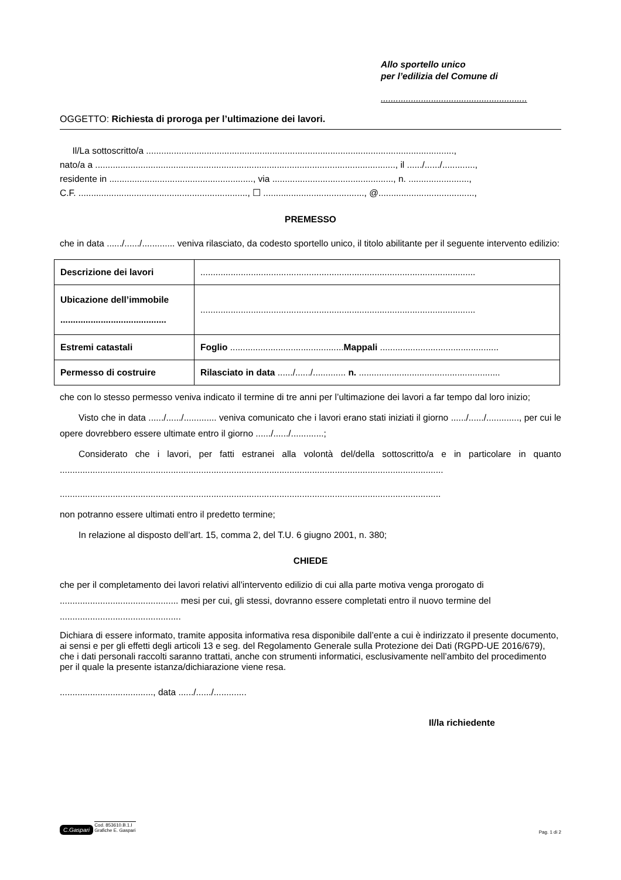Allo sportello unico
per l’edilizia del Comune di
..........................................................
OGGETTO: Richiesta di proroga per l’ultimazione dei lavori.
Il/La sottoscritto/a ..........................................................................................................................,
nato/a a ......................................................................................................................., il ....../....../.............,
residente in ........................................................., via ................................................, n. ........................,
C.F. ..................................................................., ☐ ........................................, @......................................,
PREMESSO
che in data ....../....../............. veniva rilasciato, da codesto sportello unico, il titolo abilitante per il seguente intervento edilizio:
| Descrizione dei lavori | ............................................................................................................. |
| Ubicazione dell’immobile .......................................... | ............................................................................................................. |
| Estremi catastali | Foglio ............................................. Mappali ............................................... |
| Permesso di costruire | Rilasciato in data ....../....../............. n. ........................................................ |
che con lo stesso permesso veniva indicato il termine di tre anni per l’ultimazione dei lavori a far tempo dal loro inizio;
Visto che in data ....../....../............. veniva comunicato che i lavori erano stati iniziati il giorno ....../....../............., per cui le opere dovrebbero essere ultimate entro il giorno ....../....../.............;
Considerato che i lavori, per fatti estranei alla volontà del/della sottoscritto/a e in particolare in quanto ........................................................................................................................................................
.......................................................................................................................................................
non potranno essere ultimati entro il predetto termine;
In relazione al disposto dell’art. 15, comma 2, del T.U. 6 giugno 2001, n. 380;
CHIEDE
che per il completamento dei lavori relativi all’intervento edilizio di cui alla parte motiva venga prorogato di ............................................... mesi per cui, gli stessi, dovranno essere completati entro il nuovo termine del ................................................
Dichiara di essere informato, tramite apposita informativa resa disponibile dall’ente a cui è indirizzato il presente documento, ai sensi e per gli effetti degli articoli 13 e seg. del Regolamento Generale sulla Protezione dei Dati (RGPD-UE 2016/679), che i dati personali raccolti saranno trattati, anche con strumenti informatici, esclusivamente nell’ambito del procedimento per il quale la presente istanza/dichiarazione viene resa.
....................................., data ....../....../.............
Il/la richiedente
C.Gaspari Cod. 853610.B.1.I
Grafiche E. Gaspari
Pag. 1 di 2